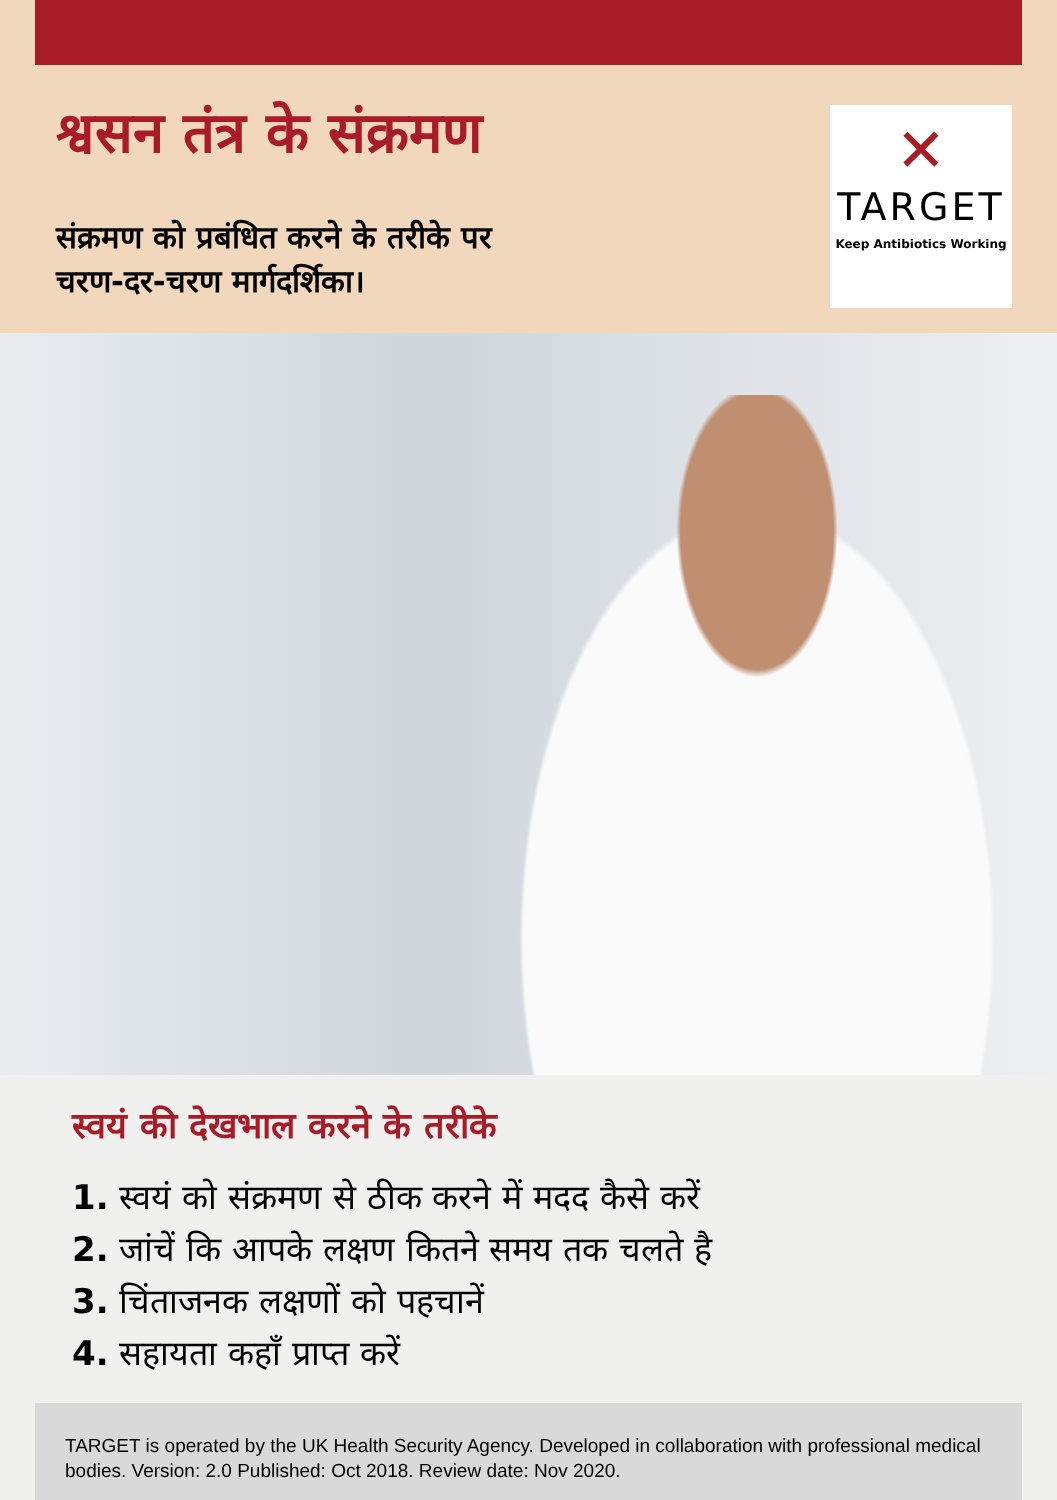श्वसन तंत्र के संक्रमण
संक्रमण को प्रबंधित करने के तरीके पर
चरण-दर-चरण मार्गदर्शिका।
✕
TARGET
Keep Antibiotics Working
स्वयं की देखभाल करने के तरीके
1. स्वयं को संक्रमण से ठीक करने में मदद कैसे करें
2. जांचें कि आपके लक्षण कितने समय तक चलते है
3. चिंताजनक लक्षणों को पहचानें
4. सहायता कहाँ प्राप्त करें
TARGET is operated by the UK Health Security Agency. Developed in collaboration with professional medical bodies. Version: 2.0 Published: Oct 2018. Review date: Nov 2020.